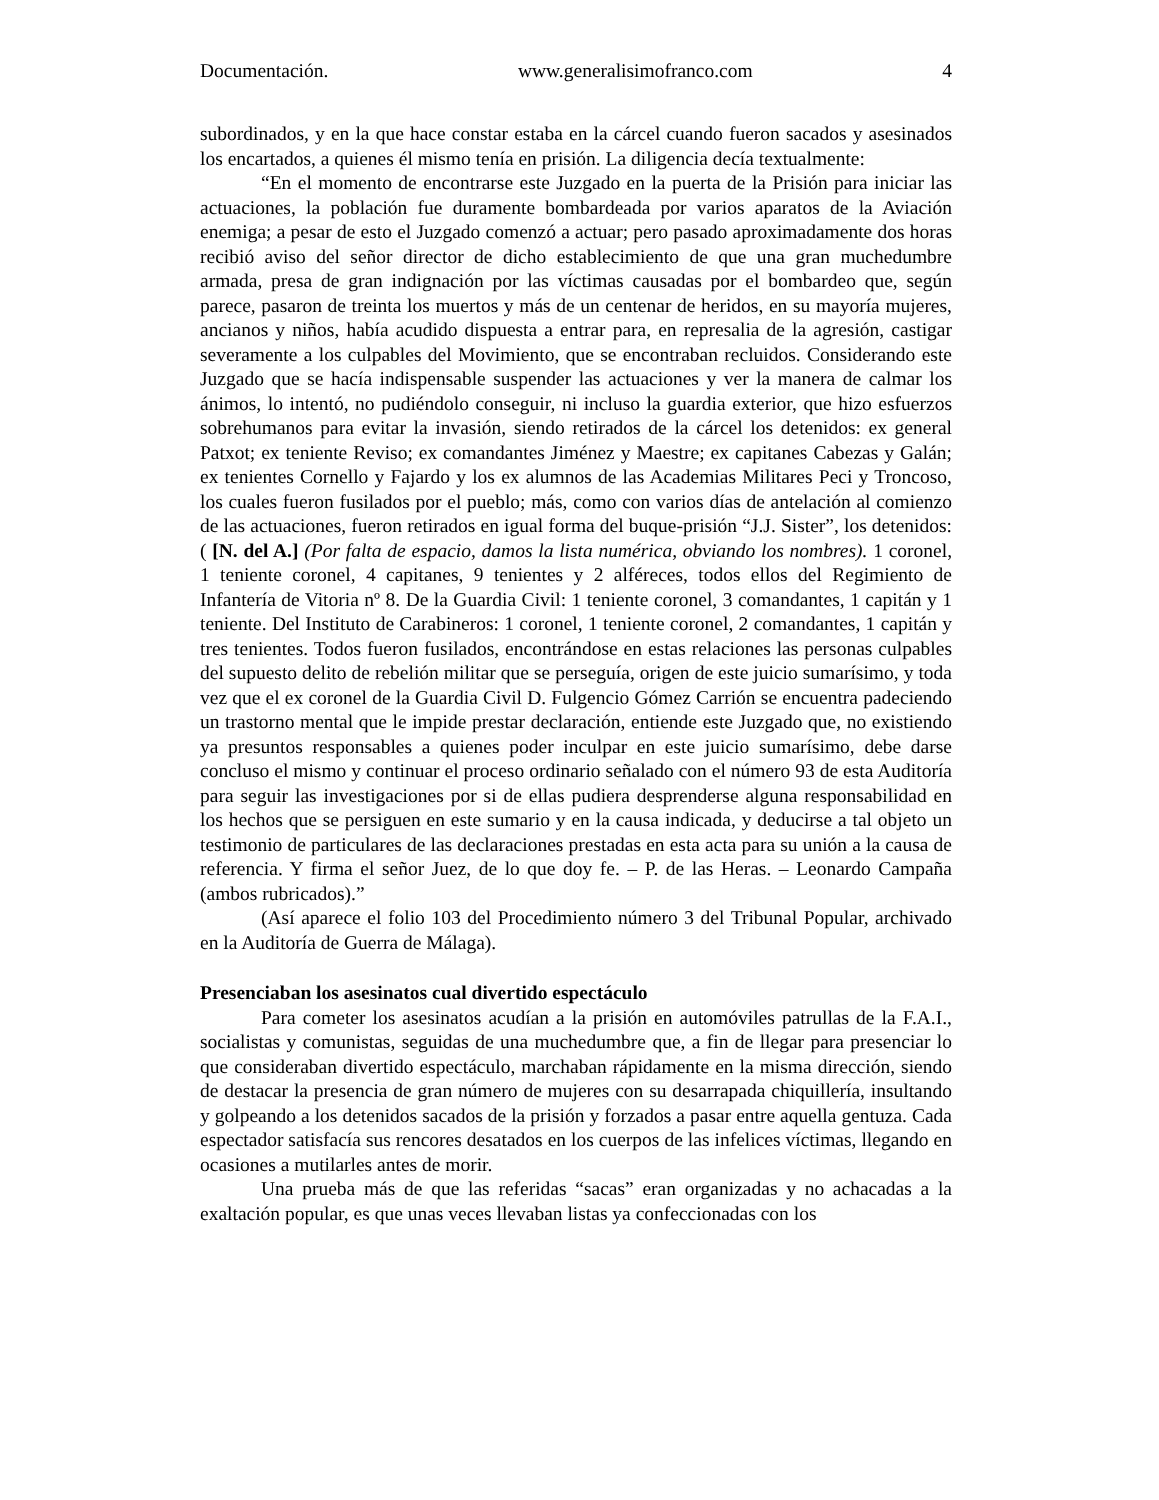Documentación. www.generalisimofranco.com 4
subordinados, y en la que hace constar estaba en la cárcel cuando fueron sacados y asesinados los encartados, a quienes él mismo tenía en prisión. La diligencia decía textualmente:
“En el momento de encontrarse este Juzgado en la puerta de la Prisión para iniciar las actuaciones, la población fue duramente bombardeada por varios aparatos de la Aviación enemiga; a pesar de esto el Juzgado comenzó a actuar; pero pasado aproximadamente dos horas recibió aviso del señor director de dicho establecimiento de que una gran muchedumbre armada, presa de gran indignación por las víctimas causadas por el bombardeo que, según parece, pasaron de treinta los muertos y más de un centenar de heridos, en su mayoría mujeres, ancianos y niños, había acudido dispuesta a entrar para, en represalia de la agresión, castigar severamente a los culpables del Movimiento, que se encontraban recluidos. Considerando este Juzgado que se hacía indispensable suspender las actuaciones y ver la manera de calmar los ánimos, lo intentó, no pudiéndolo conseguir, ni incluso la guardia exterior, que hizo esfuerzos sobrehumanos para evitar la invasión, siendo retirados de la cárcel los detenidos: ex general Patxot; ex teniente Reviso; ex comandantes Jiménez y Maestre; ex capitanes Cabezas y Galán; ex tenientes Cornello y Fajardo y los ex alumnos de las Academias Militares Peci y Troncoso, los cuales fueron fusilados por el pueblo; más, como con varios días de antelación al comienzo de las actuaciones, fueron retirados en igual forma del buque-prisión “J.J. Sister”, los detenidos: ( [N. del A.] (Por falta de espacio, damos la lista numérica, obviando los nombres). 1 coronel, 1 teniente coronel, 4 capitanes, 9 tenientes y 2 alféreces, todos ellos del Regimiento de Infantería de Vitoria nº 8. De la Guardia Civil: 1 teniente coronel, 3 comandantes, 1 capitán y 1 teniente. Del Instituto de Carabineros: 1 coronel, 1 teniente coronel, 2 comandantes, 1 capitán y tres tenientes. Todos fueron fusilados, encontrándose en estas relaciones las personas culpables del supuesto delito de rebelión militar que se perseguía, origen de este juicio sumarísimo, y toda vez que el ex coronel de la Guardia Civil D. Fulgencio Gómez Carrión se encuentra padeciendo un trastorno mental que le impide prestar declaración, entiende este Juzgado que, no existiendo ya presuntos responsables a quienes poder inculpar en este juicio sumarísimo, debe darse concluso el mismo y continuar el proceso ordinario señalado con el número 93 de esta Auditoría para seguir las investigaciones por si de ellas pudiera desprenderse alguna responsabilidad en los hechos que se persiguen en este sumario y en la causa indicada, y deducirse a tal objeto un testimonio de particulares de las declaraciones prestadas en esta acta para su unión a la causa de referencia. Y firma el señor Juez, de lo que doy fe. – P. de las Heras. – Leonardo Campaña (ambos rubricados).”
(Así aparece el folio 103 del Procedimiento número 3 del Tribunal Popular, archivado en la Auditoría de Guerra de Málaga).
Presenciaban los asesinatos cual divertido espectáculo
Para cometer los asesinatos acudían a la prisión en automóviles patrullas de la F.A.I., socialistas y comunistas, seguidas de una muchedumbre que, a fin de llegar para presenciar lo que consideraban divertido espectáculo, marchaban rápidamente en la misma dirección, siendo de destacar la presencia de gran número de mujeres con su desarrapada chiquillería, insultando y golpeando a los detenidos sacados de la prisión y forzados a pasar entre aquella gentuza. Cada espectador satisfacía sus rencores desatados en los cuerpos de las infelices víctimas, llegando en ocasiones a mutilarles antes de morir.
Una prueba más de que las referidas “sacas” eran organizadas y no achacadas a la exaltación popular, es que unas veces llevaban listas ya confeccionadas con los